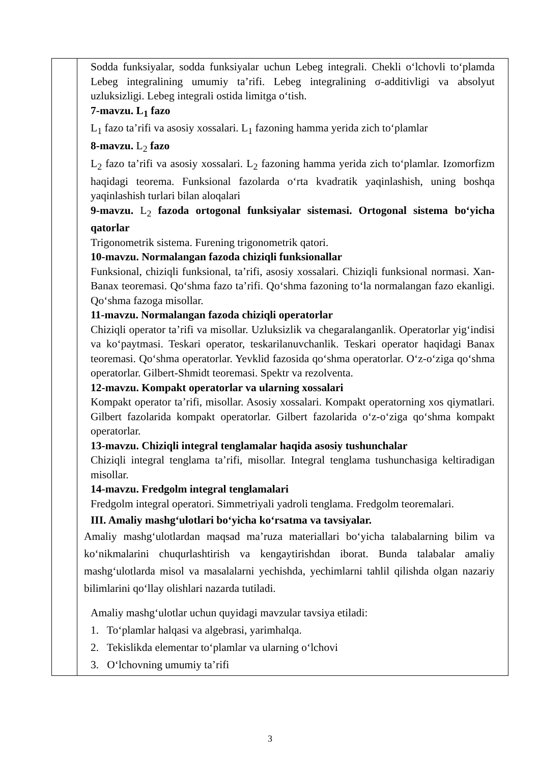| | Sodda funksiyalar, sodda funksiyalar uchun Lebeg integrali. Chekli o‘lchovli to‘plamda Lebeg integralining umumiy ta’rifi. Lebeg integralining σ-additivligi va absolyut uzluksizligi. Lebeg integrali ostida limitga o‘tish. 7-mavzu. L<sub>1</sub> fazo L<sub>1</sub> fazo ta’rifi va asosiy xossalari. L<sub>1</sub> fazoning hamma yerida zich to‘plamlar 8-mavzu. L<sub>2</sub> fazo L<sub>2</sub> fazo ta’rifi va asosiy xossalari. L<sub>2</sub> fazoning hamma yerida zich to‘plamlar. Izomorfizm haqidagi teorema. Funksional fazolarda o‘rta kvadratik yaqinlashish, uning boshqa yaqinlashish turlari bilan aloqalari 9-mavzu. L<sub>2</sub> fazoda ortogonal funksiyalar sistemasi. Ortogonal sistema bo‘yicha qatorlar Trigonometrik sistema. Furening trigonometrik qatori. 10-mavzu. Normalangan fazoda chiziqli funksionallar Funksional, chiziqli funksional, ta’rifi, asosiy xossalari. Chiziqli funksional normasi. Xan-Banax teoremasi. Qo‘shma fazo ta’rifi. Qo‘shma fazoning to‘la normalangan fazo ekanligi. Qo‘shma fazoga misollar. 11-mavzu. Normalangan fazoda chiziqli operatorlar Chiziqli operator ta’rifi va misollar. Uzluksizlik va chegaralanganlik. Operatorlar yig‘indisi va ko‘paytmasi. Teskari operator, teskarilanuvchanlik. Teskari operator haqidagi Banax teoremasi. Qo‘shma operatorlar. Yevklid fazosida qo‘shma operatorlar. O‘z-o‘ziga qo‘shma operatorlar. Gilbert-Shmidt teoremasi. Spektr va rezolventa. 12-mavzu. Kompakt operatorlar va ularning xossalari Kompakt operator ta’rifi, misollar. Asosiy xossalari. Kompakt operatorning xos qiymatlari. Gilbert fazolarida kompakt operatorlar. Gilbert fazolarida o‘z-o‘ziga qo‘shma kompakt operatorlar. 13-mavzu. Chiziqli integral tenglamalar haqida asosiy tushunchalar Chiziqli integral tenglama ta’rifi, misollar. Integral tenglama tushunchasiga keltiradigan misollar. 14-mavzu. Fredgolm integral tenglamalari Fredgolm integral operatori. Simmetriyali yadroli tenglama. Fredgolm teoremalari. III. Amaliy mashg‘ulotlari bo‘yicha ko‘rsatma va tavsiyalar. Amaliy mashg‘ulotlardan maqsad ma’ruza materiallari bo‘yicha talabalarning bilim va ko‘nikmalarini chuqurlashtirish va kengaytirishdan iborat. Bunda talabalar amaliy mashg‘ulotlarda misol va masalalarni yechishda, yechimlarni tahlil qilishda olgan nazariy bilimlarini qo‘llay olishlari nazarda tutiladi. Amaliy mashg‘ulotlar uchun quyidagi mavzular tavsiya etiladi: 1. To‘plamlar halqasi va algebrasi, yarimhalqa. 2. Tekislikda elementar to‘plamlar va ularning o‘lchovi 3. O‘lchovning umumiy ta’rifi |
3